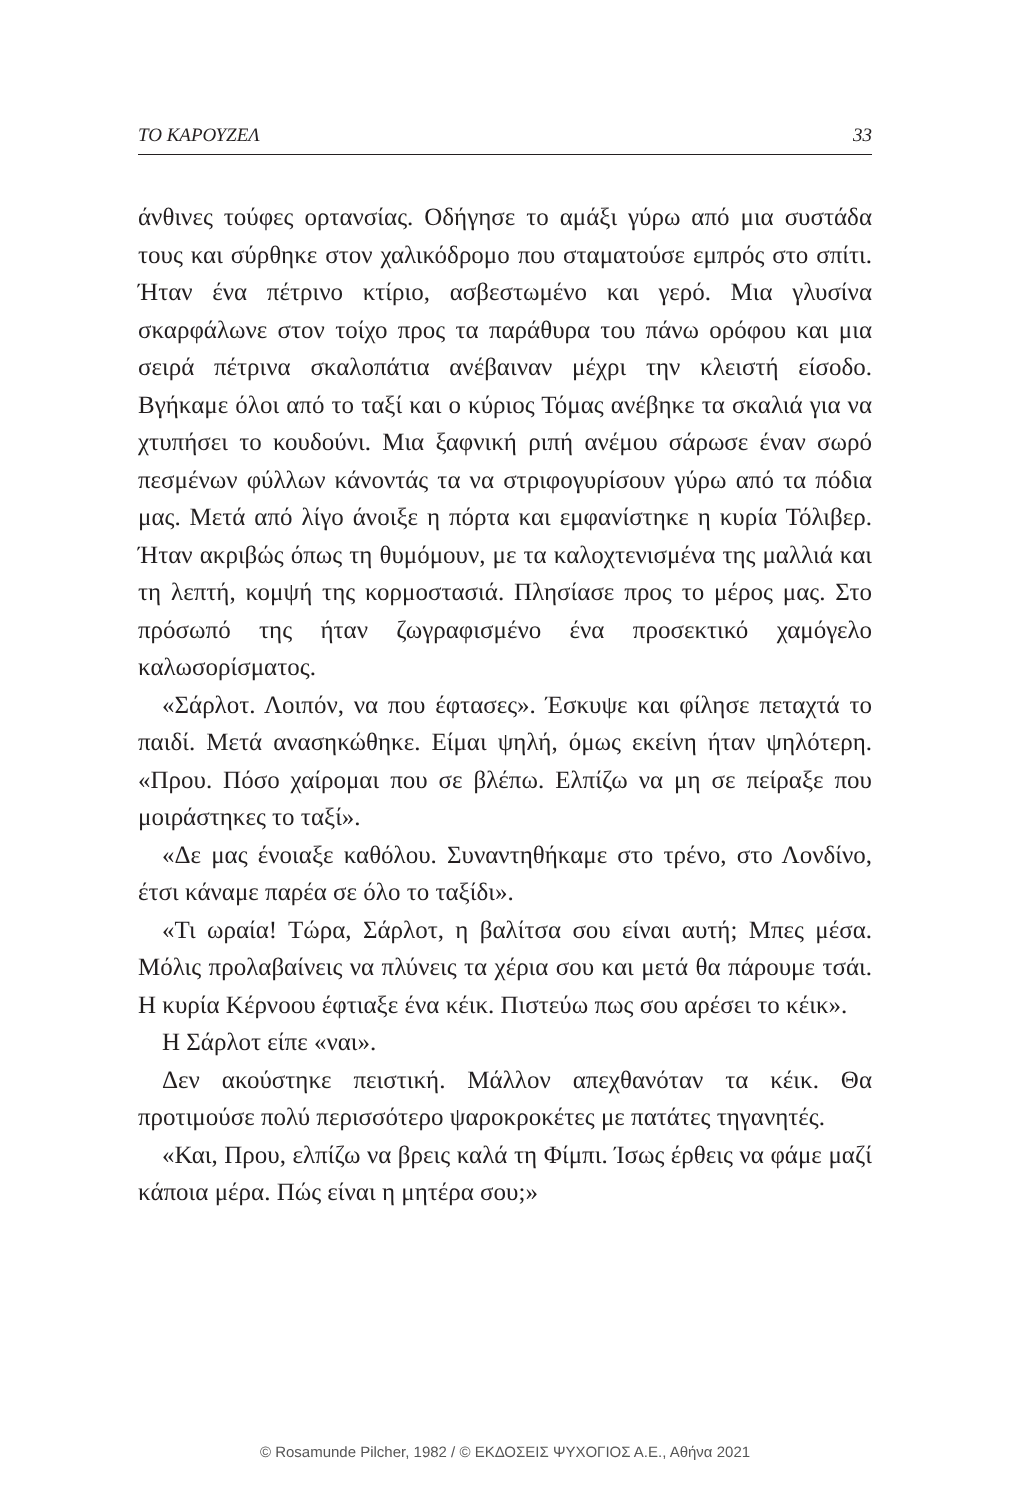ΤΟ ΚΑΡΟΥΖΕΛ 33
άνθινες τούφες ορτανσίας. Οδήγησε το αμάξι γύρω από μια συστάδα τους και σύρθηκε στον χαλικόδρομο που σταματούσε εμπρός στο σπίτι. Ήταν ένα πέτρινο κτίριο, ασβεστωμένο και γερό. Μια γλυσίνα σκαρφάλωνε στον τοίχο προς τα παράθυρα του πάνω ορόφου και μια σειρά πέτρινα σκαλοπάτια ανέβαιναν μέχρι την κλειστή είσοδο. Βγήκαμε όλοι από το ταξί και ο κύριος Τόμας ανέβηκε τα σκαλιά για να χτυπήσει το κουδούνι. Μια ξαφνική ριπή ανέμου σάρωσε έναν σωρό πεσμένων φύλλων κάνοντάς τα να στριφογυρίσουν γύρω από τα πόδια μας. Μετά από λίγο άνοιξε η πόρτα και εμφανίστηκε η κυρία Τόλιβερ. Ήταν ακριβώς όπως τη θυμόμουν, με τα καλοχτενισμένα της μαλλιά και τη λεπτή, κομψή της κορμοστασιά. Πλησίασε προς το μέρος μας. Στο πρόσωπό της ήταν ζωγραφισμένο ένα προσεκτικό χαμόγελο καλωσορίσματος.
«Σάρλοτ. Λοιπόν, να που έφτασες». Έσκυψε και φίλησε πεταχτά το παιδί. Μετά ανασηκώθηκε. Είμαι ψηλή, όμως εκείνη ήταν ψηλότερη. «Πρου. Πόσο χαίρομαι που σε βλέπω. Ελπίζω να μη σε πείραξε που μοιράστηκες το ταξί».
«Δε μας ένοιαξε καθόλου. Συναντηθήκαμε στο τρένο, στο Λονδίνο, έτσι κάναμε παρέα σε όλο το ταξίδι».
«Τι ωραία! Τώρα, Σάρλοτ, η βαλίτσα σου είναι αυτή; Μπες μέσα. Μόλις προλαβαίνεις να πλύνεις τα χέρια σου και μετά θα πάρουμε τσάι. Η κυρία Κέρνοου έφτιαξε ένα κέικ. Πιστεύω πως σου αρέσει το κέικ».
Η Σάρλοτ είπε «ναι».
Δεν ακούστηκε πειστική. Μάλλον απεχθανόταν τα κέικ. Θα προτιμούσε πολύ περισσότερο ψαροκροκέτες με πατάτες τηγανητές.
«Και, Πρου, ελπίζω να βρεις καλά τη Φίμπι. Ίσως έρθεις να φάμε μαζί κάποια μέρα. Πώς είναι η μητέρα σου;»
© Rosamunde Pilcher, 1982 / © ΕΚΔΟΣΕΙΣ ΨΥΧΟΓΙΟΣ Α.Ε., Αθήνα 2021